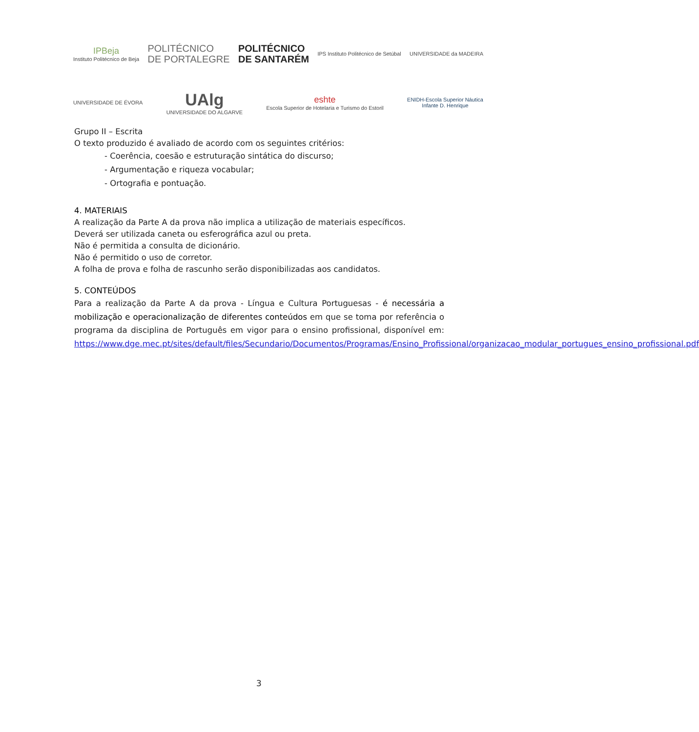IPBeja
Instituto Politécnico de Beja
POLITÉCNICO
DE PORTALEGRE
POLITÉCNICO
DE SANTARÉM
IPS Instituto Politécnico de Setúbal
UNIVERSIDADE da MADEIRA
UNIVERSIDADE DE ÉVORA
UAlg
UNIVERSIDADE DO ALGARVE
eshte
Escola Superior de Hotelaria e Turismo do Estoril
ENIDH-Escola Superior Náutica
Infante D. Henrique
Grupo II – Escrita
O texto produzido é avaliado de acordo com os seguintes critérios:
- Coerência, coesão e estruturação sintática do discurso;
- Argumentação e riqueza vocabular;
- Ortografia e pontuação.
4. MATERIAIS
A realização da Parte A da prova não implica a utilização de materiais específicos.
Deverá ser utilizada caneta ou esferográfica azul ou preta.
Não é permitida a consulta de dicionário.
Não é permitido o uso de corretor.
A folha de prova e folha de rascunho serão disponibilizadas aos candidatos.
5. CONTEÚDOS
Para a realização da Parte A da prova - Língua e Cultura Portuguesas - é necessária a mobilização e operacionalização de diferentes conteúdos em que se toma por referência o programa da disciplina de Português em vigor para o ensino profissional, disponível em: https://www.dge.mec.pt/sites/default/files/Secundario/Documentos/Programas/Ensino_Profissional/organizacao_modular_portugues_ensino_profissional.pdf
3